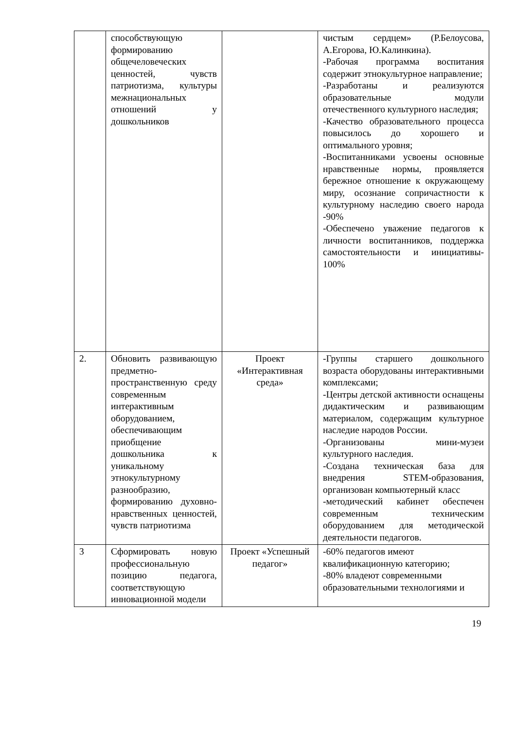| | способствующую формированию общечеловеческих ценностей, чувств патриотизма, культуры межнациональных отношений у дошкольников | | чистым сердцем» (Р.Белоусова, А.Егорова, Ю.Калинкина). -Рабочая программа воспитания содержит этнокультурное направление; -Разработаны и реализуются образовательные модули отечественного культурного наследия; -Качество образовательного процесса повысилось до хорошего и оптимального уровня; -Воспитанниками усвоены основные нравственные нормы, проявляется бережное отношение к окружающему миру, осознание сопричастности к культурному наследию своего народа -90% -Обеспечено уважение педагогов к личности воспитанников, поддержка самостоятельности и инициативы- 100% |
| 2. | Обновить развивающую предметно-пространственную среду современным интерактивным оборудованием, обеспечивающим приобщение дошкольника к уникальному этнокультурному разнообразию, формированию духовно-нравственных ценностей, чувств патриотизма | Проект «Интерактивная среда» | -Группы старшего дошкольного возраста оборудованы интерактивными комплексами; -Центры детской активности оснащены дидактическим и развивающим материалом, содержащим культурное наследие народов России. -Организованы мини-музеи культурного наследия. -Создана техническая база для внедрения STEM-образования, организован компьютерный класс -методический кабинет обеспечен современным техническим оборудованием для методической деятельности педагогов. |
| 3 | Сформировать новую профессиональную позицию педагога, соответствующую инновационной модели | Проект «Успешный педагог» | -60% педагогов имеют квалификационную категорию; -80% владеют современными образовательными технологиями и |
19